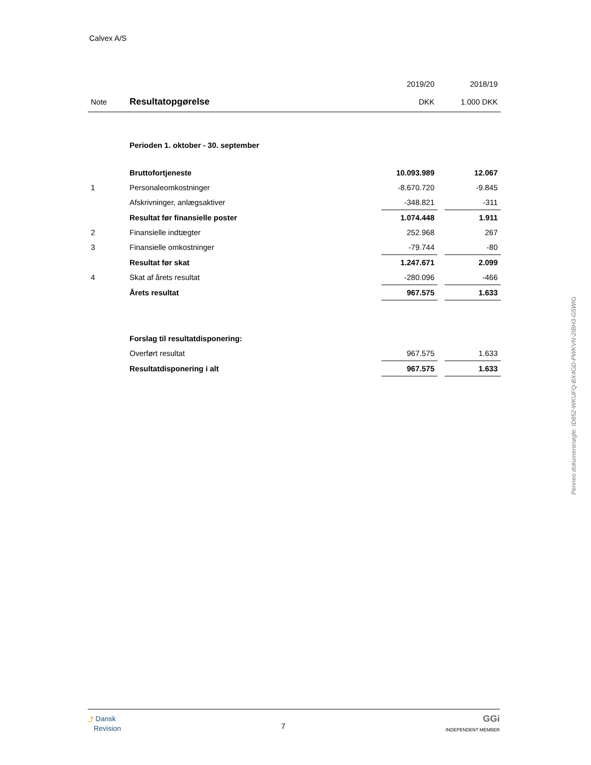Calvex A/S
| | | 2019/20 | | 2018/19 |
| Note | Resultatopgørelse | DKK | | 1.000 DKK |
| | Perioden 1. oktober - 30. september | | | |
| | Bruttofortjeneste | 10.093.989 | | 12.067 |
| 1 | Personaleomkostninger | -8.670.720 | | -9.845 |
| | Afskrivninger, anlægsaktiver | -348.821 | | -311 |
| | Resultat før finansielle poster | 1.074.448 | | 1.911 |
| 2 | Finansielle indtægter | 252.968 | | 267 |
| 3 | Finansielle omkostninger | -79.744 | | -80 |
| | Resultat før skat | 1.247.671 | | 2.099 |
| 4 | Skat af årets resultat | -280.096 | | -466 |
| | Årets resultat | 967.575 | | 1.633 |
| | Forslag til resultatdisponering: | | | |
| | Overført resultat | 967.575 | | 1.633 |
| | Resultatdisponering i alt | 967.575 | | 1.633 |
Penneo dokumentnøgle: ID852-WKUFQ-BX4GD-PWKVN-2IBH3-G5WIG
⤴ Dansk
Revision
7
GGi
INDEPENDENT MEMBER